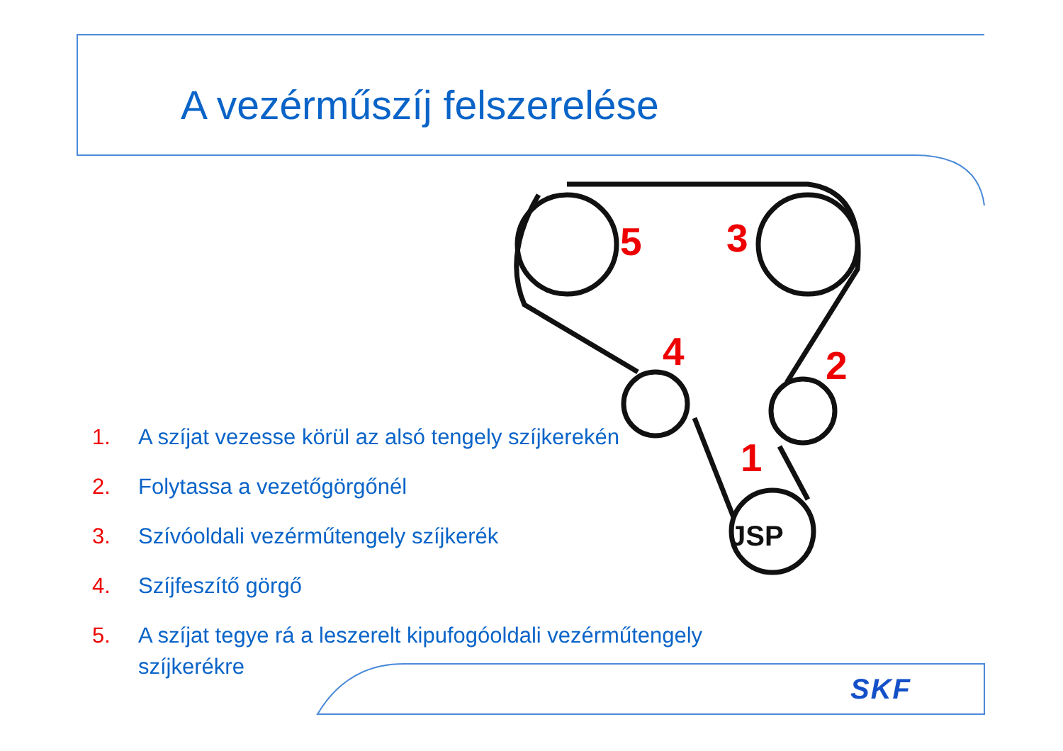JSP
5
3
4
2
1
A vezérműszíj felszerelése
1. A szíjat vezesse körül az alsó tengely szíjkerekén
2. Folytassa a vezetőgörgőnél
3. Szívóoldali vezérműtengely szíjkerék
4. Szíjfeszítő görgő
5. A szíjat tegye rá a leszerelt kipufogóoldali vezérműtengely szíjkerékre
SKF